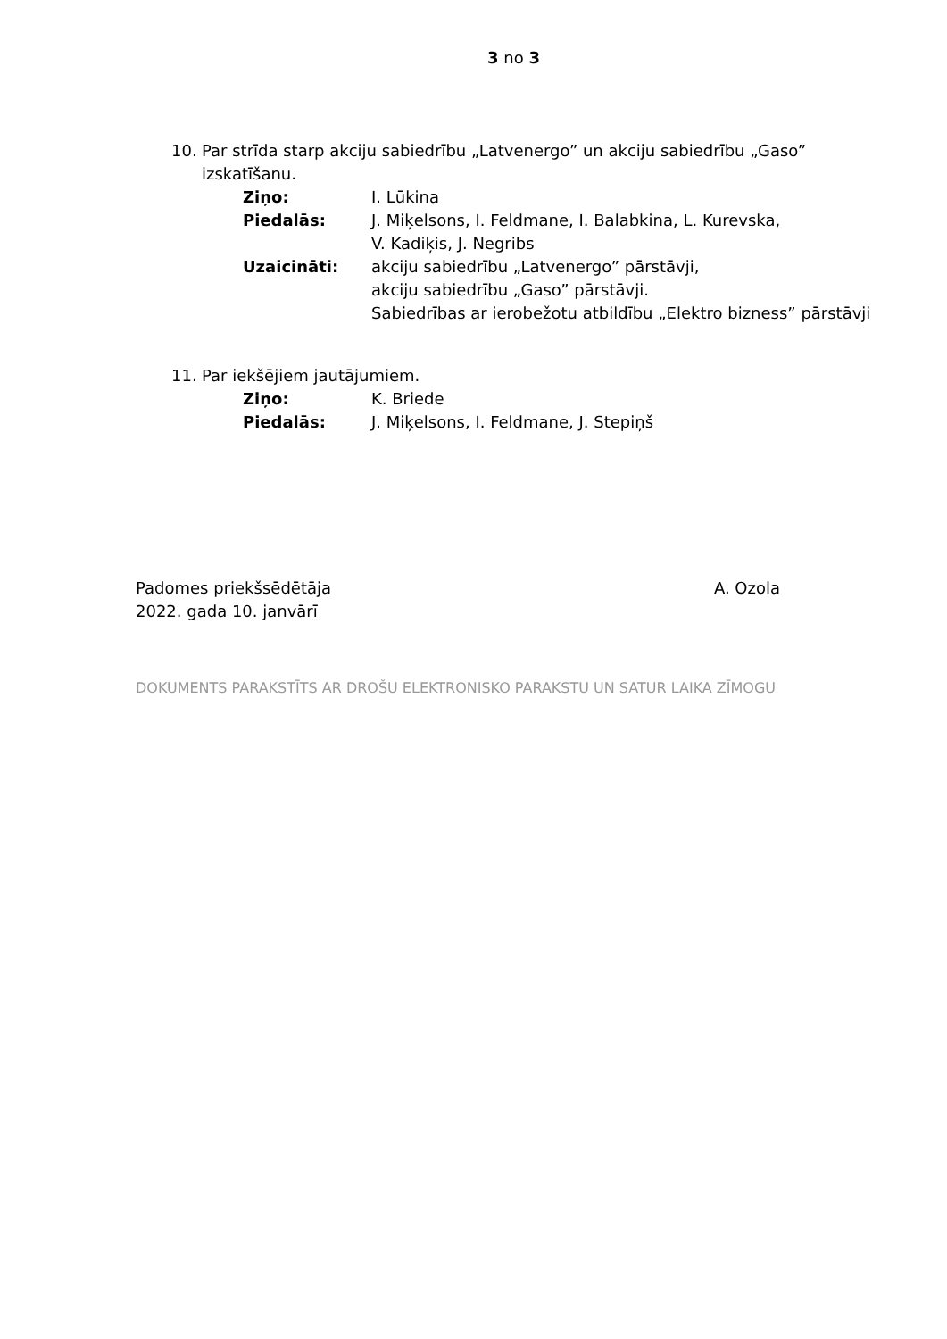3 no 3
10. Par strīda starp akciju sabiedrību „Latvenergo” un akciju sabiedrību „Gaso” izskatīšanu.
Ziņo: I. Lūkina
Piedalās: J. Miķelsons, I. Feldmane, I. Balabkina, L. Kurevska,
V. Kadiķis, J. Negribs
Uzaicināti: akciju sabiedrību „Latvenergo” pārstāvji,
akciju sabiedrību „Gaso” pārstāvji.
Sabiedrības ar ierobežotu atbildību „Elektro bizness” pārstāvji
11. Par iekšējiem jautājumiem.
Ziņo: K. Briede
Piedalās: J. Miķelsons, I. Feldmane, J. Stepiņš
Padomes priekšsēdētāja A. Ozola
2022. gada 10. janvārī
DOKUMENTS PARAKSTĪTS AR DROŠU ELEKTRONISKO PARAKSTU UN SATUR LAIKA ZĪMOGU